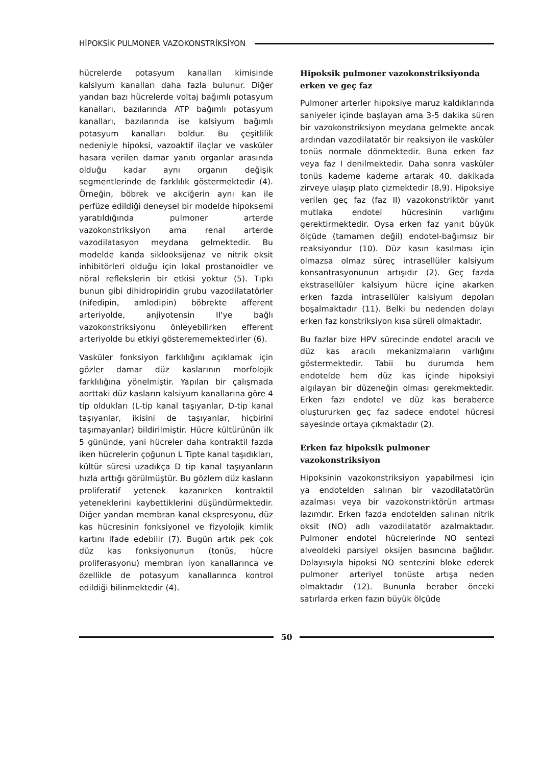HİPOKSİK PULMONER VAZOKONSTRİKSİYON
hücrelerde potasyum kanalları kimisinde kalsiyum kanalları daha fazla bulunur. Diğer yandan bazı hücrelerde voltaj bağımlı potasyum kanalları, bazılarında ATP bağımlı potasyum kanalları, bazılarında ise kalsiyum bağımlı potasyum kanalları boldur. Bu çeşitlilik nedeniyle hipoksi, vazoaktif ilaçlar ve vasküler hasara verilen damar yanıtı organlar arasında olduğu kadar aynı organın değişik segmentlerinde de farklılık göstermektedir (4). Örneğin, böbrek ve akciğerin aynı kan ile perfüze edildiği deneysel bir modelde hipoksemi yaratıldığında pulmoner arterde vazokonstriksiyon ama renal arterde vazodilatasyon meydana gelmektedir. Bu modelde kanda siklooksijenaz ve nitrik oksit inhibitörleri olduğu için lokal prostanoidler ve nöral reflekslerin bir etkisi yoktur (5). Tıpkı bunun gibi dihidropiridin grubu vazodilatatörler (nifedipin, amlodipin) böbrekte afferent arteriyolde, anjiyotensin II'ye bağlı vazokonstriksiyonu önleyebilirken efferent arteriyolde bu etkiyi gösterememektedirler (6).
Vasküler fonksiyon farklılığını açıklamak için gözler damar düz kaslarının morfolojik farklılığına yönelmiştir. Yapılan bir çalışmada aorttaki düz kasların kalsiyum kanallarına göre 4 tip oldukları (L-tip kanal taşıyanlar, D-tip kanal taşıyanlar, ikisini de taşıyanlar, hiçbirini taşımayanlar) bildirilmiştir. Hücre kültürünün ilk 5 gününde, yani hücreler daha kontraktil fazda iken hücrelerin çoğunun L Tipte kanal taşıdıkları, kültür süresi uzadıkça D tip kanal taşıyanların hızla arttığı görülmüştür. Bu gözlem düz kasların proliferatif yetenek kazanırken kontraktil yeteneklerini kaybettiklerini düşündürmektedir. Diğer yandan membran kanal ekspresyonu, düz kas hücresinin fonksiyonel ve fizyolojik kimlik kartını ifade edebilir (7). Bugün artık pek çok düz kas fonksiyonunun (tonüs, hücre proliferasyonu) membran iyon kanallarınca ve özellikle de potasyum kanallarınca kontrol edildiği bilinmektedir (4).
Hipoksik pulmoner vazokonstriksiyonda erken ve geç faz
Pulmoner arterler hipoksiye maruz kaldıklarında saniyeler içinde başlayan ama 3-5 dakika süren bir vazokonstriksiyon meydana gelmekte ancak ardından vazodilatatör bir reaksiyon ile vasküler tonüs normale dönmektedir. Buna erken faz veya faz I denilmektedir. Daha sonra vasküler tonüs kademe kademe artarak 40. dakikada zirveye ulaşıp plato çizmektedir (8,9). Hipoksiye verilen geç faz (faz II) vazokonstriktör yanıt mutlaka endotel hücresinin varlığını gerektirmektedir. Oysa erken faz yanıt büyük ölçüde (tamamen değil) endotel-bağımsız bir reaksiyondur (10). Düz kasın kasılması için olmazsa olmaz süreç intrasellüler kalsiyum konsantrasyonunun artışıdır (2). Geç fazda ekstrasellüler kalsiyum hücre içine akarken erken fazda intrasellüler kalsiyum depoları boşalmaktadır (11). Belki bu nedenden dolayı erken faz konstriksiyon kısa süreli olmaktadır.
Bu fazlar bize HPV sürecinde endotel aracılı ve düz kas aracılı mekanizmaların varlığını göstermektedir. Tabii bu durumda hem endotelde hem düz kas içinde hipoksiyi algılayan bir düzeneğin olması gerekmektedir. Erken fazı endotel ve düz kas beraberce oluştururken geç faz sadece endotel hücresi sayesinde ortaya çıkmaktadır (2).
Erken faz hipoksik pulmoner vazokonstriksiyon
Hipoksinin vazokonstriksiyon yapabilmesi için ya endotelden salınan bir vazodilatatörün azalması veya bir vazokonstriktörün artması lazımdır. Erken fazda endotelden salınan nitrik oksit (NO) adlı vazodilatatör azalmaktadır. Pulmoner endotel hücrelerinde NO sentezi alveoldeki parsiyel oksijen basıncına bağlıdır. Dolayısıyla hipoksi NO sentezini bloke ederek pulmoner arteriyel tonüste artışa neden olmaktadır (12). Bununla beraber önceki satırlarda erken fazın büyük ölçüde
50